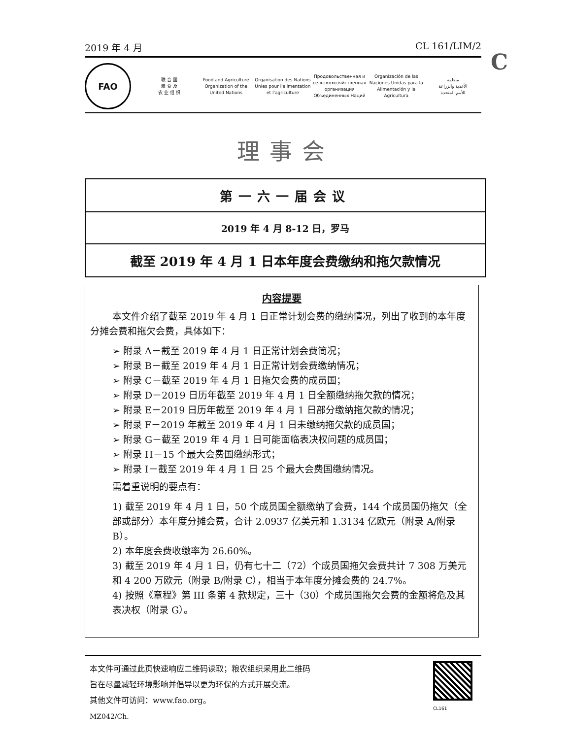2019 年 4 月 CL 161/LIM/2
C
FAO
联 合 国
粮 食 及
农 业 组 织
Food and Agriculture
Organization of the
United Nations
Organisation des Nations
Unies pour l'alimentation
et l'agriculture
Продовольственная и
сельскохозяйственная организация
Объединенных Наций
Organización de las
Naciones Unidas para la
Alimentación y la Agricultura
منظمة
الأغذية والزراعة
للأمم المتحدة
理事会
第一六一届会议
2019 年 4 月 8-12 日，罗马
截至 2019 年 4 月 1 日本年度会费缴纳和拖欠款情况
内容提要
本文件介绍了截至 2019 年 4 月 1 日正常计划会费的缴纳情况，列出了收到的本年度分摊会费和拖欠会费，具体如下：
➢ 附录 A－截至 2019 年 4 月 1 日正常计划会费简况；
➢ 附录 B－截至 2019 年 4 月 1 日正常计划会费缴纳情况；
➢ 附录 C－截至 2019 年 4 月 1 日拖欠会费的成员国；
➢ 附录 D－2019 日历年截至 2019 年 4 月 1 日全额缴纳拖欠款的情况；
➢ 附录 E－2019 日历年截至 2019 年 4 月 1 日部分缴纳拖欠款的情况；
➢ 附录 F－2019 年截至 2019 年 4 月 1 日未缴纳拖欠款的成员国；
➢ 附录 G－截至 2019 年 4 月 1 日可能面临表决权问题的成员国；
➢ 附录 H－15 个最大会费国缴纳形式；
➢ 附录 I－截至 2019 年 4 月 1 日 25 个最大会费国缴纳情况。
需着重说明的要点有：
1) 截至 2019 年 4 月 1 日，50 个成员国全额缴纳了会费，144 个成员国仍拖欠（全部或部分）本年度分摊会费，合计 2.0937 亿美元和 1.3134 亿欧元（附录 A/附录 B）。
2) 本年度会费收缴率为 26.60%。
3) 截至 2019 年 4 月 1 日，仍有七十二（72）个成员国拖欠会费共计 7 308 万美元和 4 200 万欧元（附录 B/附录 C），相当于本年度分摊会费的 24.7%。
4) 按照《章程》第 III 条第 4 款规定，三十（30）个成员国拖欠会费的金额将危及其表决权（附录 G）。
本文件可通过此页快速响应二维码读取；粮农组织采用此二维码
旨在尽量减轻环境影响并倡导以更为环保的方式开展交流。
其他文件可访问：www.fao.org。
MZ042/Ch.
CL161